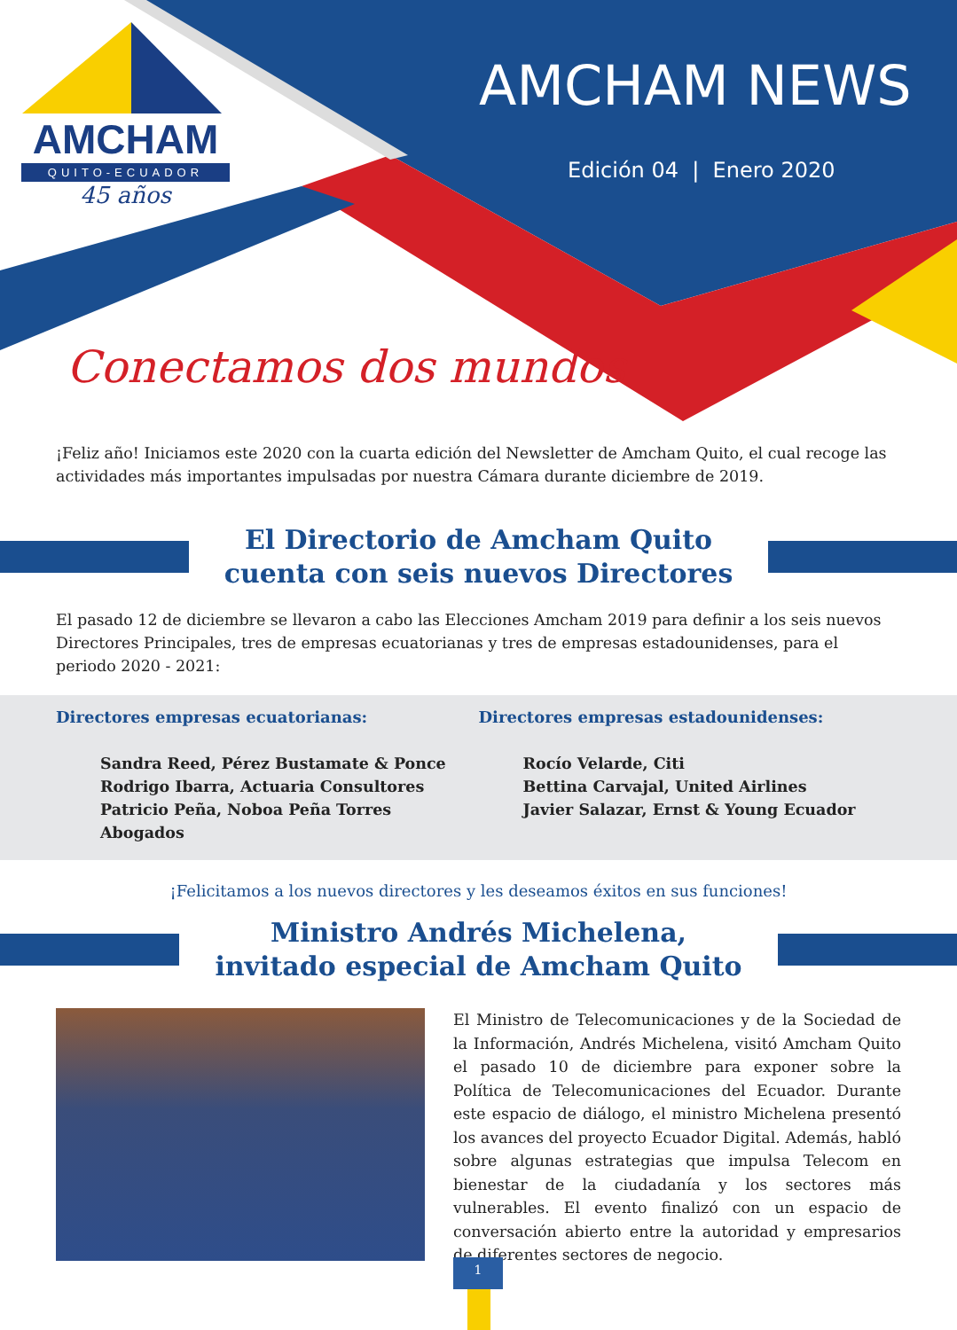AMCHAM
QUITO-ECUADOR
45 años
AMCHAM NEWS
Edición 04 | Enero 2020
Conectamos dos mundos
¡Feliz año! Iniciamos este 2020 con la cuarta edición del Newsletter de Amcham Quito, el cual recoge las actividades más importantes impulsadas por nuestra Cámara durante diciembre de 2019.
El Directorio de Amcham Quito
cuenta con seis nuevos Directores
El pasado 12 de diciembre se llevaron a cabo las Elecciones Amcham 2019 para definir a los seis nuevos Directores Principales, tres de empresas ecuatorianas y tres de empresas estadounidenses, para el periodo 2020 - 2021:
Directores empresas ecuatorianas:
Sandra Reed, Pérez Bustamate & Ponce
Rodrigo Ibarra, Actuaria Consultores
Patricio Peña, Noboa Peña Torres Abogados
Directores empresas estadounidenses:
Rocío Velarde, Citi
Bettina Carvajal, United Airlines
Javier Salazar, Ernst & Young Ecuador
¡Felicitamos a los nuevos directores y les deseamos éxitos en sus funciones!
Ministro Andrés Michelena,
invitado especial de Amcham Quito
El Ministro de Telecomunicaciones y de la Sociedad de la Información, Andrés Michelena, visitó Amcham Quito el pasado 10 de diciembre para exponer sobre la Política de Telecomunicaciones del Ecuador. Durante este espacio de diálogo, el ministro Michelena presentó los avances del proyecto Ecuador Digital. Además, habló sobre algunas estrategias que impulsa Telecom en bienestar de la ciudadanía y los sectores más vulnerables. El evento finalizó con un espacio de conversación abierto entre la autoridad y empresarios de diferentes sectores de negocio.
1